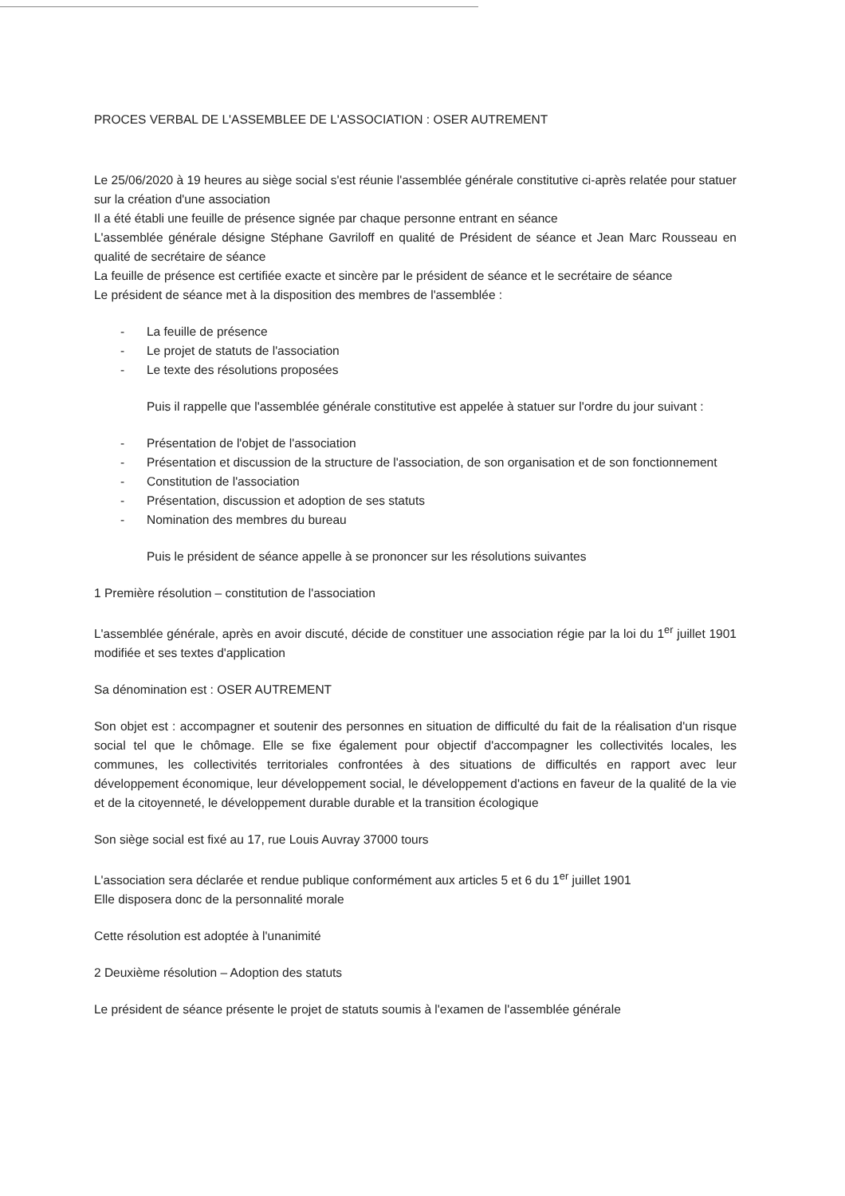PROCES VERBAL DE L'ASSEMBLEE DE L'ASSOCIATION : OSER AUTREMENT
Le 25/06/2020 à 19 heures au siège social s'est réunie l'assemblée générale constitutive ci-après relatée pour statuer sur la création d'une association
Il a été établi une feuille de présence signée par chaque personne entrant en séance
L'assemblée générale désigne Stéphane Gavriloff en qualité de Président de séance et Jean Marc Rousseau en qualité de secrétaire de séance
La feuille de présence est certifiée exacte et sincère par le président de séance et le secrétaire de séance
Le président de séance met à la disposition des membres de l'assemblée :
- La feuille de présence
- Le projet de statuts de l'association
- Le texte des résolutions proposées
Puis il rappelle que l'assemblée générale constitutive est appelée à statuer sur l'ordre du jour suivant :
- Présentation de l'objet de l'association
- Présentation et discussion de la structure de l'association, de son organisation et de son fonctionnement
- Constitution de l'association
- Présentation, discussion et adoption de ses statuts
- Nomination des membres du bureau
Puis le président de séance appelle à se prononcer sur les résolutions suivantes
1 Première résolution – constitution de l'association
L'assemblée générale, après en avoir discuté, décide de constituer une association régie par la loi du 1<sup>er</sup> juillet 1901 modifiée et ses textes d'application
Sa dénomination est : OSER AUTREMENT
Son objet est : accompagner et soutenir des personnes en situation de difficulté du fait de la réalisation d'un risque social tel que le chômage. Elle se fixe également pour objectif d'accompagner les collectivités locales, les communes, les collectivités territoriales confrontées à des situations de difficultés en rapport avec leur développement économique, leur développement social, le développement d'actions en faveur de la qualité de la vie et de la citoyenneté, le développement durable durable et la transition écologique
Son siège social est fixé au 17, rue Louis Auvray 37000 tours
L'association sera déclarée et rendue publique conformément aux articles 5 et 6 du 1<sup>er</sup> juillet 1901
Elle disposera donc de la personnalité morale
Cette résolution est adoptée à l'unanimité
2 Deuxième résolution – Adoption des statuts
Le président de séance présente le projet de statuts soumis à l'examen de l'assemblée générale